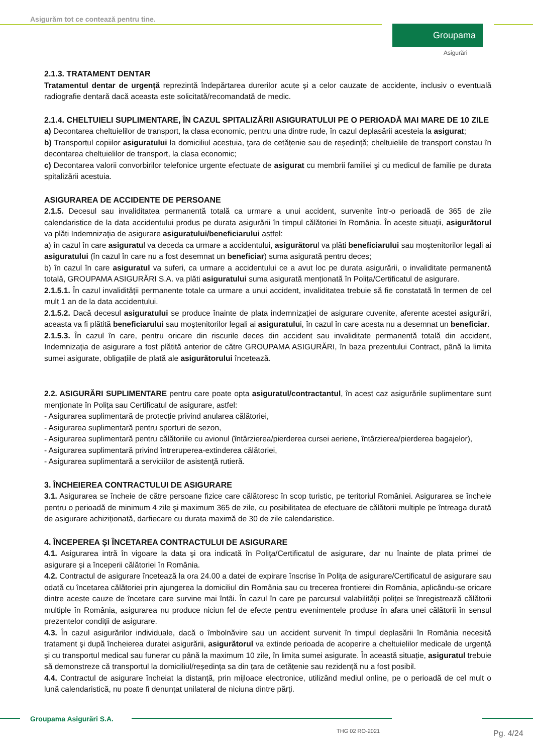Asigurăm tot ce contează pentru tine.
Groupama
Asigurări
2.1.3. TRATAMENT DENTAR
Tratamentul dentar de urgență reprezintă îndepărtarea durerilor acute și a celor cauzate de accidente, inclusiv o eventuală radiografie dentară dacă aceasta este solicitată/recomandată de medic.
2.1.4. CHELTUIELI SUPLIMENTARE, ÎN CAZUL SPITALIZĂRII ASIGURATULUI PE O PERIOADĂ MAI MARE DE 10 ZILE
a) Decontarea cheltuielilor de transport, la clasa economic, pentru una dintre rude, în cazul deplasării acesteia la asigurat;
b) Transportul copiilor asiguratului la domiciliul acestuia, țara de cetățenie sau de reședință; cheltuielile de transport constau în decontarea cheltuielilor de transport, la clasa economic;
c) Decontarea valorii convorbirilor telefonice urgente efectuate de asigurat cu membrii familiei şi cu medicul de familie pe durata spitalizării acestuia.
ASIGURAREA DE ACCIDENTE DE PERSOANE
2.1.5. Decesul sau invaliditatea permanentă totală ca urmare a unui accident, survenite într-o perioadă de 365 de zile calendaristice de la data accidentului produs pe durata asigurării în timpul călătoriei în România. În aceste situaţii, asigurătorul va plăti Indemnizaţia de asigurare asiguratului/beneficiarului astfel:
a) în cazul în care asiguratul va deceda ca urmare a accidentului, asigurătorul va plăti beneficiarului sau moştenitorilor legali ai asiguratului (în cazul în care nu a fost desemnat un beneficiar) suma asigurată pentru deces;
b) în cazul în care asiguratul va suferi, ca urmare a accidentului ce a avut loc pe durata asigurării, o invaliditate permanentă totală, GROUPAMA ASIGURĂRI S.A. va plăti asiguratului suma asigurată menționată în Polița/Certificatul de asigurare.
2.1.5.1. În cazul invalidității permanente totale ca urmare a unui accident, invaliditatea trebuie să fie constatată în termen de cel mult 1 an de la data accidentului.
2.1.5.2. Dacă decesul asiguratului se produce înainte de plata indemnizaţiei de asigurare cuvenite, aferente acestei asigurări, aceasta va fi plătită beneficiarului sau moştenitorilor legali ai asiguratului, în cazul în care acesta nu a desemnat un beneficiar.
2.1.5.3. În cazul în care, pentru oricare din riscurile deces din accident sau invaliditate permanentă totală din accident, Indemnizația de asigurare a fost plătită anterior de către GROUPAMA ASIGURĂRI, în baza prezentului Contract, până la limita sumei asigurate, obligațiile de plată ale asigurătorului încetează.
2.2. ASIGURĂRI SUPLIMENTARE pentru care poate opta asiguratul/contractantul, în acest caz asigurările suplimentare sunt menționate în Polița sau Certificatul de asigurare, astfel:
- Asigurarea suplimentară de protecție privind anularea călătoriei,
- Asigurarea suplimentară pentru sporturi de sezon,
- Asigurarea suplimentară pentru călătoriile cu avionul (întârzierea/pierderea cursei aeriene, întârzierea/pierderea bagajelor),
- Asigurarea suplimentară privind întreruperea-extinderea călătoriei,
- Asigurarea suplimentară a serviciilor de asistenţă rutieră.
3. ÎNCHEIEREA CONTRACTULUI DE ASIGURARE
3.1. Asigurarea se încheie de către persoane fizice care călătoresc în scop turistic, pe teritoriul României. Asigurarea se încheie pentru o perioadă de minimum 4 zile şi maximum 365 de zile, cu posibilitatea de efectuare de călătorii multiple pe întreaga durată de asigurare achiziționată, darfiecare cu durata maximă de 30 de zile calendaristice.
4. ÎNCEPEREA ȘI ÎNCETAREA CONTRACTULUI DE ASIGURARE
4.1. Asigurarea intră în vigoare la data şi ora indicată în Poliţa/Certificatul de asigurare, dar nu înainte de plata primei de asigurare și a începerii călătoriei în România.
4.2. Contractul de asigurare încetează la ora 24.00 a datei de expirare înscrise în Polița de asigurare/Certificatul de asigurare sau odată cu încetarea călătoriei prin ajungerea la domiciliul din România sau cu trecerea frontierei din România, aplicându-se oricare dintre aceste cauze de încetare care survine mai întâi. În cazul în care pe parcursul valabilității poliței se înregistrează călătorii multiple în România, asigurarea nu produce niciun fel de efecte pentru evenimentele produse în afara unei călătorii în sensul prezentelor condiții de asigurare.
4.3. În cazul asigurărilor individuale, dacă o îmbolnăvire sau un accident survenit în timpul deplasării în România necesită tratament şi după încheierea duratei asigurării, asigurătorul va extinde perioada de acoperire a cheltuielilor medicale de urgență și cu transportul medical sau funerar cu până la maximum 10 zile, în limita sumei asigurate. În această situație, asiguratul trebuie să demonstreze că transportul la domiciliul/reședința sa din țara de cetățenie sau rezidență nu a fost posibil.
4.4. Contractul de asigurare încheiat la distanță, prin mijloace electronice, utilizând mediul online, pe o perioadă de cel mult o lună calendaristică, nu poate fi denunţat unilateral de niciuna dintre părţi.
Groupama Asigurări S.A.
THG 02 RO-2021 Pg. 4/24